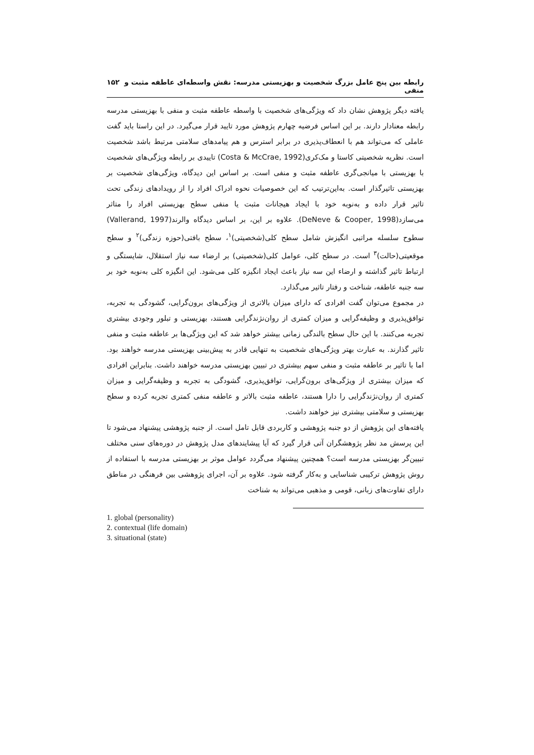رابطه بین پنج عامل بزرگ شخصیت و بهزیستی مدرسه: نقش واسطه‌ای عاطفه مثبت و منفی ۱۵۲
یافته دیگر پژوهش نشان داد که ویژگی‌های شخصیت با واسطه عاطفه مثبت و منفی با بهزیستی مدرسه رابطه معنادار دارند. بر این اساس فرضیه چهارم پژوهش مورد تایید قرار می‌گیرد. در این راستا باید گفت عاملی که می‌تواند هم با انعطاف‌پذیری در برابر استرس و هم پیامدهای سلامتی مرتبط باشد شخصیت است. نظریه شخصیتی کاستا و مک‌کری(Costa & McCrae, 1992) تاییدی بر رابطه ویژگی‌های شخصیت با بهزیستی با میانجی‌گری عاطفه مثبت و منفی است. بر اساس این دیدگاه، ویژگی‌های شخصیت بر بهزیستی تاثیرگذار است. به‌این‌ترتیب که این خصوصیات نحوه ادراک افراد را از رویدادهای زندگی تحت تاثیر قرار داده و به‌نوبه خود با ایجاد هیجانات مثبت یا منفی سطح بهزیستی افراد را متاثر می‌سازد(DeNeve & Cooper, 1998). علاوه بر این، بر اساس دیدگاه والرند(Vallerand, 1997) سطوح سلسله مراتبی انگیزش شامل سطح کلی(شخصیتی)<sup>۱</sup>، سطح بافتی(حوزه زندگی)<sup>۲</sup> و سطح موقعیتی(حالت)<sup>۳</sup> است. در سطح کلی، عوامل کلی(شخصیتی) بر ارضاء سه نیاز استقلال، شایستگی و ارتباط تاثیر گذاشته و ارضاء این سه نیاز باعث ایجاد انگیزه کلی می‌شود. این انگیزه کلی به‌نوبه خود بر سه جنبه عاطفه، شناخت و رفتار تاثیر می‌گذارد.
در مجموع می‌توان گفت افرادی که دارای میزان بالاتری از ویژگی‌های برون‌گرایی، گشودگی به تجربه، توافق‌پذیری و وظیفه‌گرایی و میزان کمتری از روان‌نژندگرایی هستند، بهزیستی و تبلور وجودی بیشتری تجربه می‌کنند. با این حال سطح بالندگی زمانی بیشتر خواهد شد که این ویژگی‌ها بر عاطفه مثبت و منفی تاثیر گذارند. به عبارت بهتر ویژگی‌های شخصیت به تنهایی قادر به پیش‌بینی بهزیستی مدرسه خواهند بود. اما با تاثیر بر عاطفه مثبت و منفی سهم بیشتری در تبیین بهزیستی مدرسه خواهند داشت. بنابراین افرادی که میزان بیشتری از ویژگی‌های برون‌گرایی، توافق‌پذیری، گشودگی به تجربه و وظیفه‌گرایی و میزان کمتری از روان‌نژندگرایی را دارا هستند، عاطفه مثبت بالاتر و عاطفه منفی کمتری تجربه کرده و سطح بهزیستی و سلامتی بیشتری نیز خواهند داشت.
یافته‌های این پژوهش از دو جنبه پژوهشی و کاربردی قابل تامل است. از جنبه پژوهشی پیشنهاد می‌شود تا این پرسش مد نظر پژوهشگران آتی قرار گیرد که آیا پیشایندهای مدل پژوهش در دوره‌های سنی مختلف تبیین‌گر بهزیستی مدرسه است؟ همچنین پیشنهاد می‌گردد عوامل موثر بر بهزیستی مدرسه با استفاده از روش پژوهش ترکیبی شناسایی و به‌کار گرفته شود. علاوه بر آن، اجرای پژوهشی بین فرهنگی در مناطق دارای تفاوت‌های زبانی، قومی و مذهبی می‌تواند به شناخت
1. global (personality)
2. contextual (life domain)
3. situational (state)